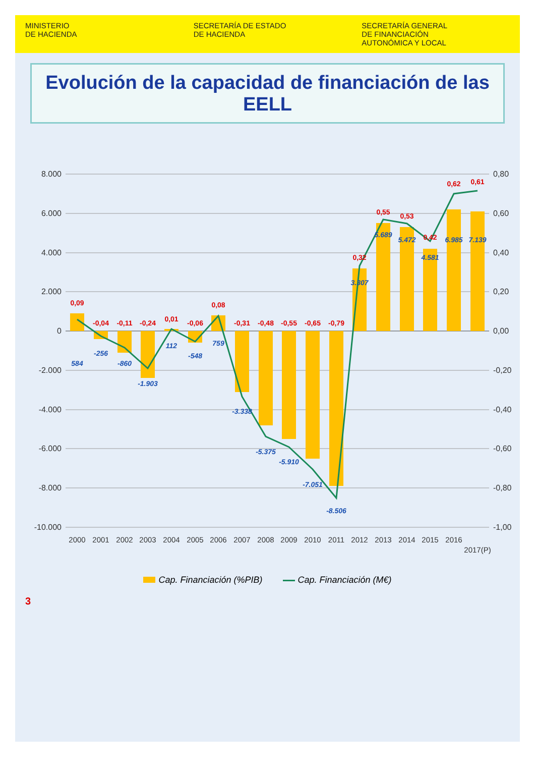MINISTERIO
DE HACIENDA
SECRETARÍA DE ESTADO
DE HACIENDA
SECRETARÍA GENERAL
DE FINANCIACIÓN
AUTONÓMICA Y LOCAL
Evolución de la capacidad de financiación de las EELL
8.000
6.000
4.000
2.000
0
-2.000
-4.000
-6.000
-8.000
-10.000
0,80
0,60
0,40
0,20
0,00
-0,20
-0,40
-0,60
-0,80
-1,00
2000
2001
2002
2003
2004
2005
2006
2007
2008
2009
2010
2011
2012
2013
2014
2015
2016
2017(P)
0,09
-0,04
-0,11
-0,24
0,01
-0,06
0,08
-0,31
-0,48
-0,55
-0,65
-0,79
0,32
0,55
0,53
0,42
0,62
0,61
584
-256
-860
-1.903
112
-548
759
-3.338
-5.375
-5.910
-7.051
-8.506
3.307
5.689
5.472
4.581
6.985
7.139
Cap. Financiación (%PIB) Cap. Financiación (M€)
3